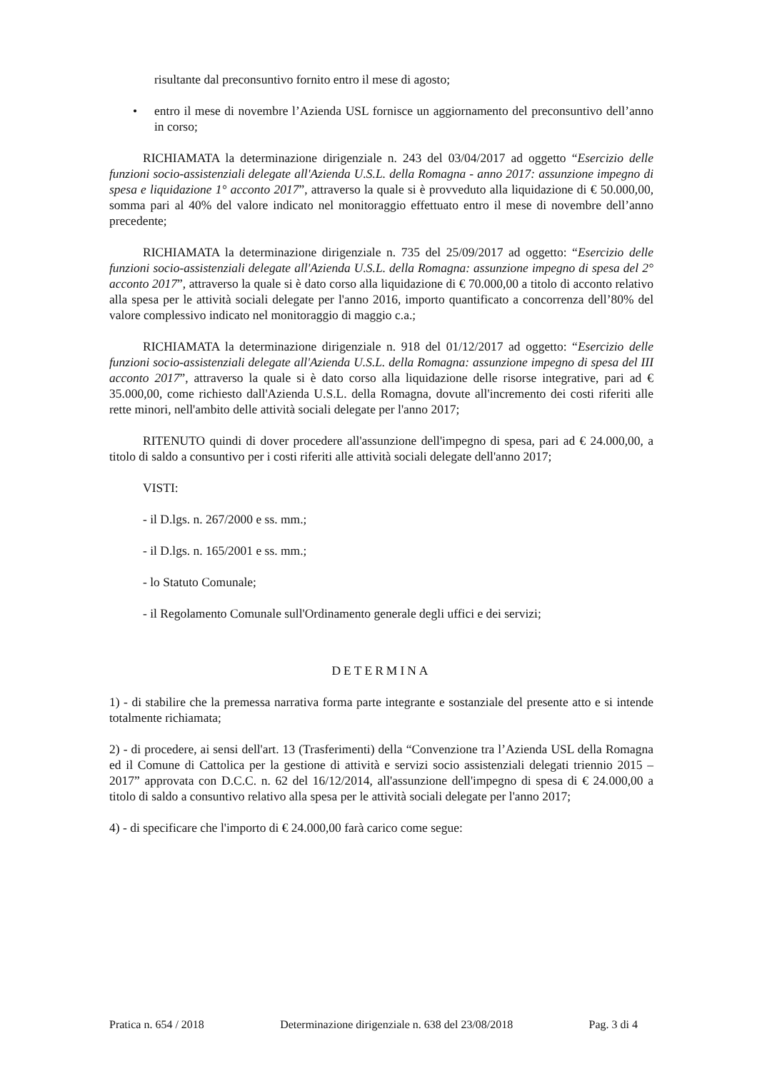risultante dal preconsuntivo fornito entro il mese di agosto;
• entro il mese di novembre l’Azienda USL fornisce un aggiornamento del preconsuntivo dell’anno in corso;
RICHIAMATA la determinazione dirigenziale n. 243 del 03/04/2017 ad oggetto “Esercizio delle funzioni socio-assistenziali delegate all'Azienda U.S.L. della Romagna - anno 2017: assunzione impegno di spesa e liquidazione 1° acconto 2017”, attraverso la quale si è provveduto alla liquidazione di € 50.000,00, somma pari al 40% del valore indicato nel monitoraggio effettuato entro il mese di novembre dell’anno precedente;
RICHIAMATA la determinazione dirigenziale n. 735 del 25/09/2017 ad oggetto: “Esercizio delle funzioni socio-assistenziali delegate all'Azienda U.S.L. della Romagna: assunzione impegno di spesa del 2° acconto 2017”, attraverso la quale si è dato corso alla liquidazione di € 70.000,00 a titolo di acconto relativo alla spesa per le attività sociali delegate per l'anno 2016, importo quantificato a concorrenza dell’80% del valore complessivo indicato nel monitoraggio di maggio c.a.;
RICHIAMATA la determinazione dirigenziale n. 918 del 01/12/2017 ad oggetto: “Esercizio delle funzioni socio-assistenziali delegate all'Azienda U.S.L. della Romagna: assunzione impegno di spesa del III acconto 2017”, attraverso la quale si è dato corso alla liquidazione delle risorse integrative, pari ad € 35.000,00, come richiesto dall'Azienda U.S.L. della Romagna, dovute all'incremento dei costi riferiti alle rette minori, nell'ambito delle attività sociali delegate per l'anno 2017;
RITENUTO quindi di dover procedere all'assunzione dell'impegno di spesa, pari ad € 24.000,00, a titolo di saldo a consuntivo per i costi riferiti alle attività sociali delegate dell'anno 2017;
VISTI:
- il D.lgs. n. 267/2000 e ss. mm.;
- il D.lgs. n. 165/2001 e ss. mm.;
- lo Statuto Comunale;
- il Regolamento Comunale sull'Ordinamento generale degli uffici e dei servizi;
DETERMINA
1) - di stabilire che la premessa narrativa forma parte integrante e sostanziale del presente atto e si intende totalmente richiamata;
2) - di procedere, ai sensi dell'art. 13 (Trasferimenti) della “Convenzione tra l’Azienda USL della Romagna ed il Comune di Cattolica per la gestione di attività e servizi socio assistenziali delegati triennio 2015 – 2017” approvata con D.C.C. n. 62 del 16/12/2014, all'assunzione dell'impegno di spesa di € 24.000,00 a titolo di saldo a consuntivo relativo alla spesa per le attività sociali delegate per l'anno 2017;
4) - di specificare che l'importo di € 24.000,00 farà carico come segue:
Pratica n. 654 / 2018 Determinazione dirigenziale n. 638 del 23/08/2018 Pag. 3 di 4